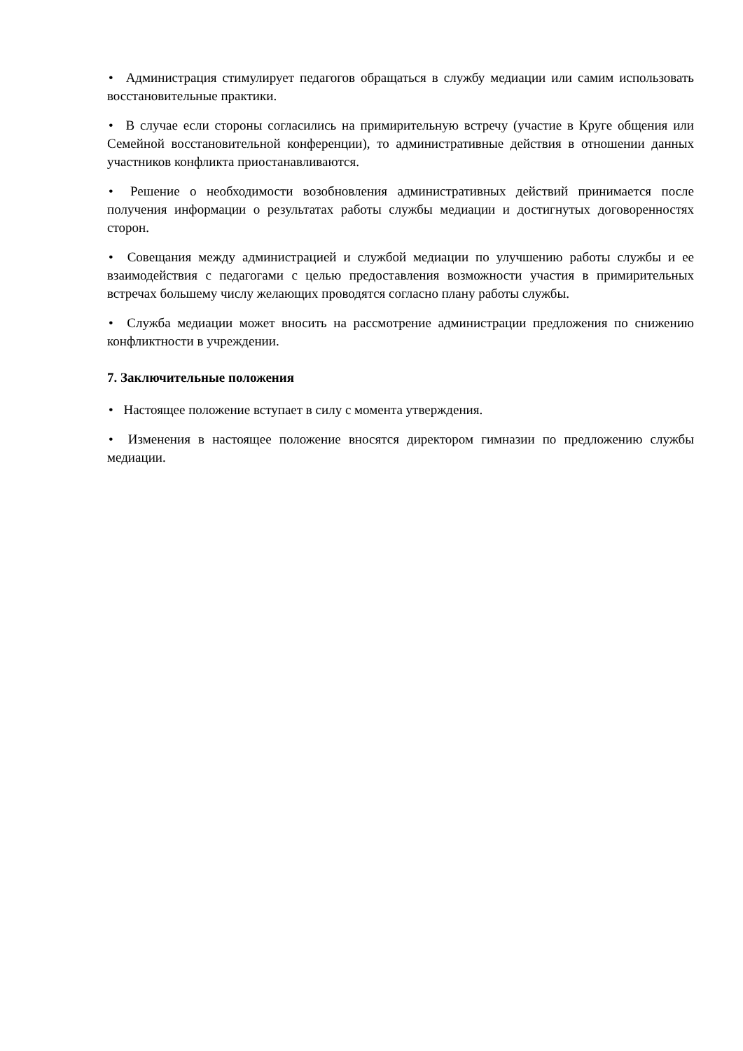• Администрация стимулирует педагогов обращаться в службу медиации или самим использовать восстановительные практики.
• В случае если стороны согласились на примирительную встречу (участие в Круге общения или Семейной восстановительной конференции), то административные действия в отношении данных участников конфликта приостанавливаются.
• Решение о необходимости возобновления административных действий принимается после получения информации о результатах работы службы медиации и достигнутых договоренностях сторон.
• Совещания между администрацией и службой медиации по улучшению работы службы и ее взаимодействия с педагогами с целью предоставления возможности участия в примирительных встречах большему числу желающих проводятся согласно плану работы службы.
• Служба медиации может вносить на рассмотрение администрации предложения по снижению конфликтности в учреждении.
7. Заключительные положения
• Настоящее положение вступает в силу с момента утверждения.
• Изменения в настоящее положение вносятся директором гимназии по предложению службы медиации.